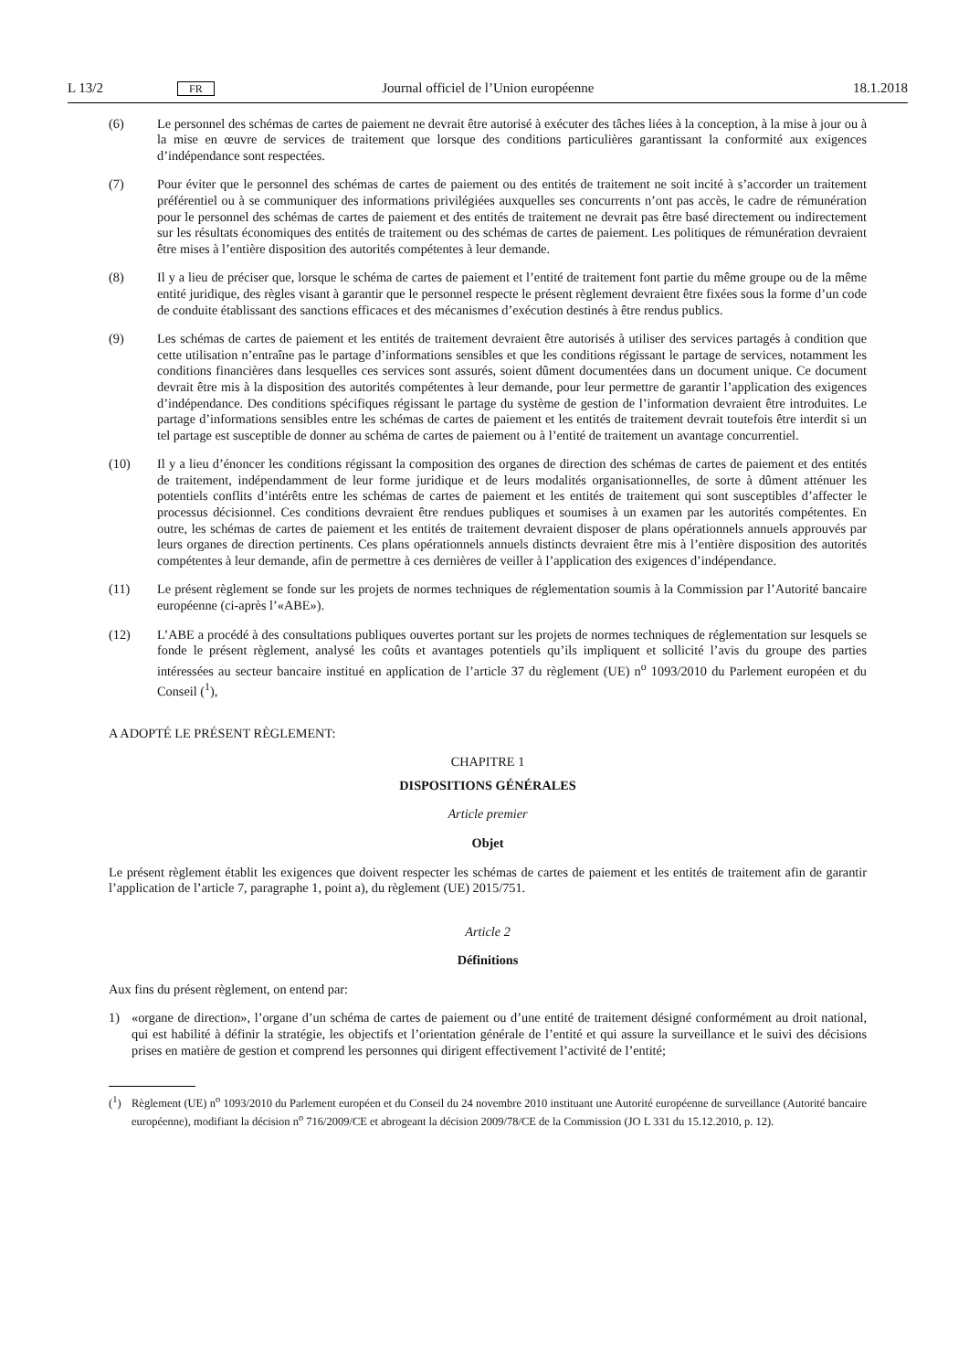L 13/2 FR Journal officiel de l’Union européenne 18.1.2018
(6) Le personnel des schémas de cartes de paiement ne devrait être autorisé à exécuter des tâches liées à la conception, à la mise à jour ou à la mise en œuvre de services de traitement que lorsque des conditions particu­lières garantissant la conformité aux exigences d’indépendance sont respectées.
(7) Pour éviter que le personnel des schémas de cartes de paiement ou des entités de traitement ne soit incité à s’accorder un traitement préférentiel ou à se communiquer des informations privilégiées auxquelles ses concurrents n’ont pas accès, le cadre de rémunération pour le personnel des schémas de cartes de paiement et des entités de traitement ne devrait pas être basé directement ou indirectement sur les résultats économiques des entités de traitement ou des schémas de cartes de paiement. Les politiques de rémunération devraient être mises à l’entière disposition des autorités compétentes à leur demande.
(8) Il y a lieu de préciser que, lorsque le schéma de cartes de paiement et l’entité de traitement font partie du même groupe ou de la même entité juridique, des règles visant à garantir que le personnel respecte le présent règlement devraient être fixées sous la forme d’un code de conduite établissant des sanctions efficaces et des mécanismes d’exécution destinés à être rendus publics.
(9) Les schémas de cartes de paiement et les entités de traitement devraient être autorisés à utiliser des services partagés à condition que cette utilisation n’entraîne pas le partage d’informations sensibles et que les conditions régissant le partage de services, notamment les conditions financières dans lesquelles ces services sont assurés, soient dûment documentées dans un document unique. Ce document devrait être mis à la disposition des autorités compétentes à leur demande, pour leur permettre de garantir l’application des exigences d’indépendance. Des conditions spécifiques régissant le partage du système de gestion de l’information devraient être introduites. Le partage d’informations sensibles entre les schémas de cartes de paiement et les entités de traitement devrait toutefois être interdit si un tel partage est susceptible de donner au schéma de cartes de paiement ou à l’entité de traitement un avantage concurrentiel.
(10) Il y a lieu d’énoncer les conditions régissant la composition des organes de direction des schémas de cartes de paiement et des entités de traitement, indépendamment de leur forme juridique et de leurs modalités organisation­nelles, de sorte à dûment atténuer les potentiels conflits d’intérêts entre les schémas de cartes de paiement et les entités de traitement qui sont susceptibles d’affecter le processus décisionnel. Ces conditions devraient être rendues publiques et soumises à un examen par les autorités compétentes. En outre, les schémas de cartes de paiement et les entités de traitement devraient disposer de plans opérationnels annuels approuvés par leurs organes de direction pertinents. Ces plans opérationnels annuels distincts devraient être mis à l’entière disposition des autorités compétentes à leur demande, afin de permettre à ces dernières de veiller à l’application des exigences d’indépendance.
(11) Le présent règlement se fonde sur les projets de normes techniques de réglementation soumis à la Commission par l’Autorité bancaire européenne (ci-après l’«ABE»).
(12) L’ABE a procédé à des consultations publiques ouvertes portant sur les projets de normes techniques de réglemen­tation sur lesquels se fonde le présent règlement, analysé les coûts et avantages potentiels qu’ils impliquent et sollicité l’avis du groupe des parties intéressées au secteur bancaire institué en application de l’article 37 du règlement (UE) n<sup>o</sup> 1093/2010 du Parlement européen et du Conseil (<sup>1</sup>),
A ADOPTÉ LE PRÉSENT RÈGLEMENT:
CHAPITRE 1
DISPOSITIONS GÉNÉRALES
Article premier
Objet
Le présent règlement établit les exigences que doivent respecter les schémas de cartes de paiement et les entités de traitement afin de garantir l’application de l’article 7, paragraphe 1, point a), du règlement (UE) 2015/751.
Article 2
Définitions
Aux fins du présent règlement, on entend par:
1) «organe de direction», l’organe d’un schéma de cartes de paiement ou d’une entité de traitement désigné conformément au droit national, qui est habilité à définir la stratégie, les objectifs et l’orientation générale de l’entité et qui assure la surveillance et le suivi des décisions prises en matière de gestion et comprend les personnes qui dirigent effectivement l’activité de l’entité;
(<sup>1</sup>) Règlement (UE) n<sup>o</sup> 1093/2010 du Parlement européen et du Conseil du 24 novembre 2010 instituant une Autorité européenne de surveillance (Autorité bancaire européenne), modifiant la décision n<sup>o</sup> 716/2009/CE et abrogeant la décision 2009/78/CE de la Commission (JO L 331 du 15.12.2010, p. 12).